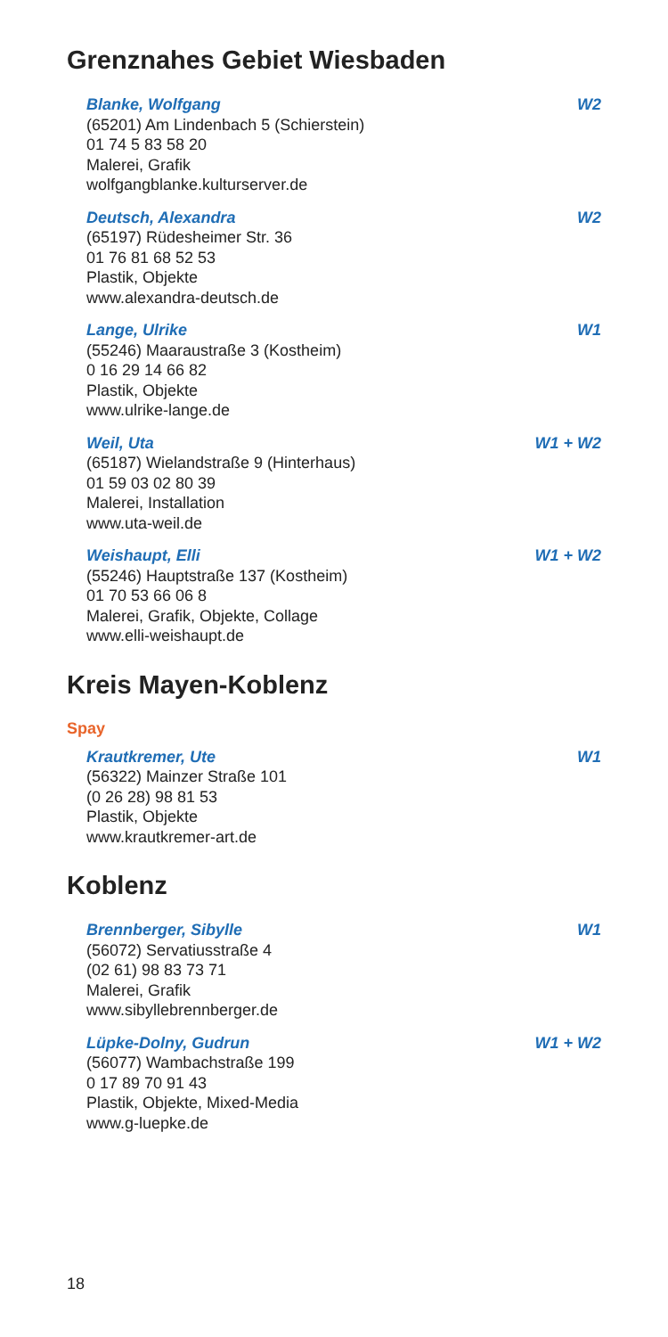Grenznahes Gebiet Wiesbaden
Blanke, Wolfgang W2
(65201) Am Lindenbach 5 (Schierstein)
01 74 5 83 58 20
Malerei, Grafik
wolfgangblanke.kulturserver.de
Deutsch, Alexandra W2
(65197) Rüdesheimer Str. 36
01 76 81 68 52 53
Plastik, Objekte
www.alexandra-deutsch.de
Lange, Ulrike W1
(55246) Maaraustraße 3 (Kostheim)
0 16 29 14 66 82
Plastik, Objekte
www.ulrike-lange.de
Weil, Uta W1 + W2
(65187) Wielandstraße 9 (Hinterhaus)
01 59 03 02 80 39
Malerei, Installation
www.uta-weil.de
Weishaupt, Elli W1 + W2
(55246) Hauptstraße 137 (Kostheim)
01 70 53 66 06 8
Malerei, Grafik, Objekte, Collage
www.elli-weishaupt.de
Kreis Mayen-Koblenz
Spay
Krautkremer, Ute W1
(56322) Mainzer Straße 101
(0 26 28) 98 81 53
Plastik, Objekte
www.krautkremer-art.de
Koblenz
Brennberger, Sibylle W1
(56072) Servatiusstraße 4
(02 61) 98 83 73 71
Malerei, Grafik
www.sibyllebrennberger.de
Lüpke-Dolny, Gudrun W1 + W2
(56077) Wambachstraße 199
0 17 89 70 91 43
Plastik, Objekte, Mixed-Media
www.g-luepke.de
18